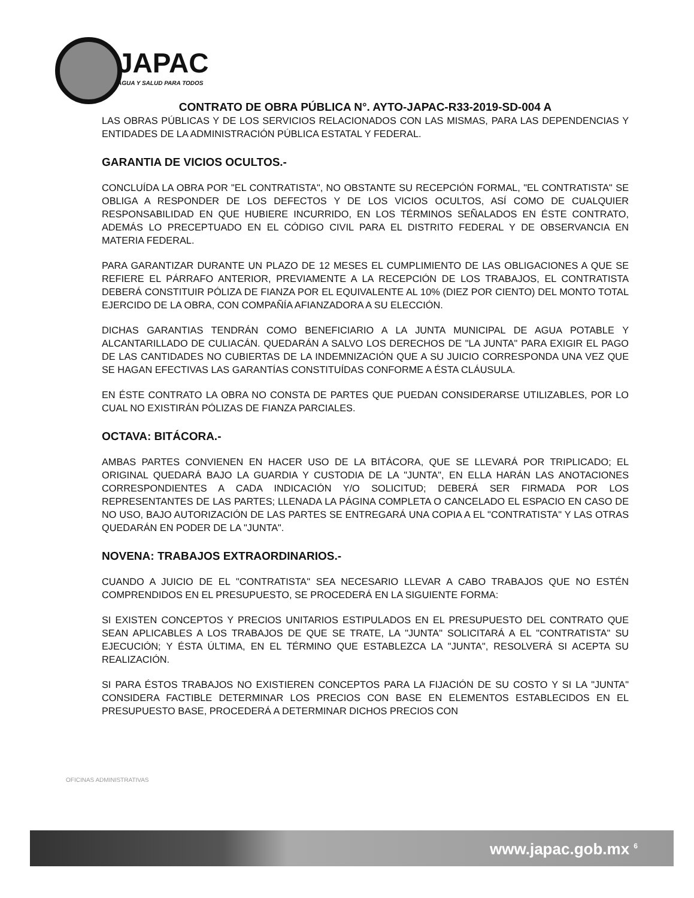JAPAC
AGUA Y SALUD PARA TODOS
CONTRATO DE OBRA PÚBLICA N°. AYTO-JAPAC-R33-2019-SD-004 A
LAS OBRAS PÚBLICAS Y DE LOS SERVICIOS RELACIONADOS CON LAS MISMAS, PARA LAS DEPENDENCIAS Y ENTIDADES DE LA ADMINISTRACIÓN PÚBLICA ESTATAL Y FEDERAL.
GARANTIA DE VICIOS OCULTOS.-
CONCLUÍDA LA OBRA POR "EL CONTRATISTA", NO OBSTANTE SU RECEPCIÓN FORMAL, "EL CONTRATISTA" SE OBLIGA A RESPONDER DE LOS DEFECTOS Y DE LOS VICIOS OCULTOS, ASÍ COMO DE CUALQUIER RESPONSABILIDAD EN QUE HUBIERE INCURRIDO, EN LOS TÉRMINOS SEÑALADOS EN ÉSTE CONTRATO, ADEMÁS LO PRECEPTUADO EN EL CÓDIGO CIVIL PARA EL DISTRITO FEDERAL Y DE OBSERVANCIA EN MATERIA FEDERAL.
PARA GARANTIZAR DURANTE UN PLAZO DE 12 MESES EL CUMPLIMIENTO DE LAS OBLIGACIONES A QUE SE REFIERE EL PÁRRAFO ANTERIOR, PREVIAMENTE A LA RECEPCIÓN DE LOS TRABAJOS, EL CONTRATISTA DEBERÁ CONSTITUIR PÓLIZA DE FIANZA POR EL EQUIVALENTE AL 10% (DIEZ POR CIENTO) DEL MONTO TOTAL EJERCIDO DE LA OBRA, CON COMPAÑÍA AFIANZADORA A SU ELECCIÓN.
DICHAS GARANTIAS TENDRÁN COMO BENEFICIARIO A LA JUNTA MUNICIPAL DE AGUA POTABLE Y ALCANTARILLADO DE CULIACÁN. QUEDARÁN A SALVO LOS DERECHOS DE "LA JUNTA" PARA EXIGIR EL PAGO DE LAS CANTIDADES NO CUBIERTAS DE LA INDEMNIZACIÓN QUE A SU JUICIO CORRESPONDA UNA VEZ QUE SE HAGAN EFECTIVAS LAS GARANTÍAS CONSTITUÍDAS CONFORME A ÉSTA CLÁUSULA.
EN ÉSTE CONTRATO LA OBRA NO CONSTA DE PARTES QUE PUEDAN CONSIDERARSE UTILIZABLES, POR LO CUAL NO EXISTIRÁN PÓLIZAS DE FIANZA PARCIALES.
OCTAVA: BITÁCORA.-
AMBAS PARTES CONVIENEN EN HACER USO DE LA BITÁCORA, QUE SE LLEVARÁ POR TRIPLICADO; EL ORIGINAL QUEDARÁ BAJO LA GUARDIA Y CUSTODIA DE LA "JUNTA", EN ELLA HARÁN LAS ANOTACIONES CORRESPONDIENTES A CADA INDICACIÓN Y/O SOLICITUD; DEBERÁ SER FIRMADA POR LOS REPRESENTANTES DE LAS PARTES; LLENADA LA PÁGINA COMPLETA O CANCELADO EL ESPACIO EN CASO DE NO USO, BAJO AUTORIZACIÓN DE LAS PARTES SE ENTREGARÁ UNA COPIA A EL "CONTRATISTA" Y LAS OTRAS QUEDARÁN EN PODER DE LA "JUNTA".
NOVENA: TRABAJOS EXTRAORDINARIOS.-
CUANDO A JUICIO DE EL "CONTRATISTA" SEA NECESARIO LLEVAR A CABO TRABAJOS QUE NO ESTÉN COMPRENDIDOS EN EL PRESUPUESTO, SE PROCEDERÁ EN LA SIGUIENTE FORMA:
SI EXISTEN CONCEPTOS Y PRECIOS UNITARIOS ESTIPULADOS EN EL PRESUPUESTO DEL CONTRATO QUE SEAN APLICABLES A LOS TRABAJOS DE QUE SE TRATE, LA "JUNTA" SOLICITARÁ A EL "CONTRATISTA" SU EJECUCIÓN; Y ÉSTA ÚLTIMA, EN EL TÉRMINO QUE ESTABLEZCA LA "JUNTA", RESOLVERÁ SI ACEPTA SU REALIZACIÓN.
SI PARA ÉSTOS TRABAJOS NO EXISTIEREN CONCEPTOS PARA LA FIJACIÓN DE SU COSTO Y SI LA "JUNTA" CONSIDERA FACTIBLE DETERMINAR LOS PRECIOS CON BASE EN ELEMENTOS ESTABLECIDOS EN EL PRESUPUESTO BASE, PROCEDERÁ A DETERMINAR DICHOS PRECIOS CON
OFICINAS ADMINISTRATIVAS
www.japac.gob.mx <sup>6</sup>